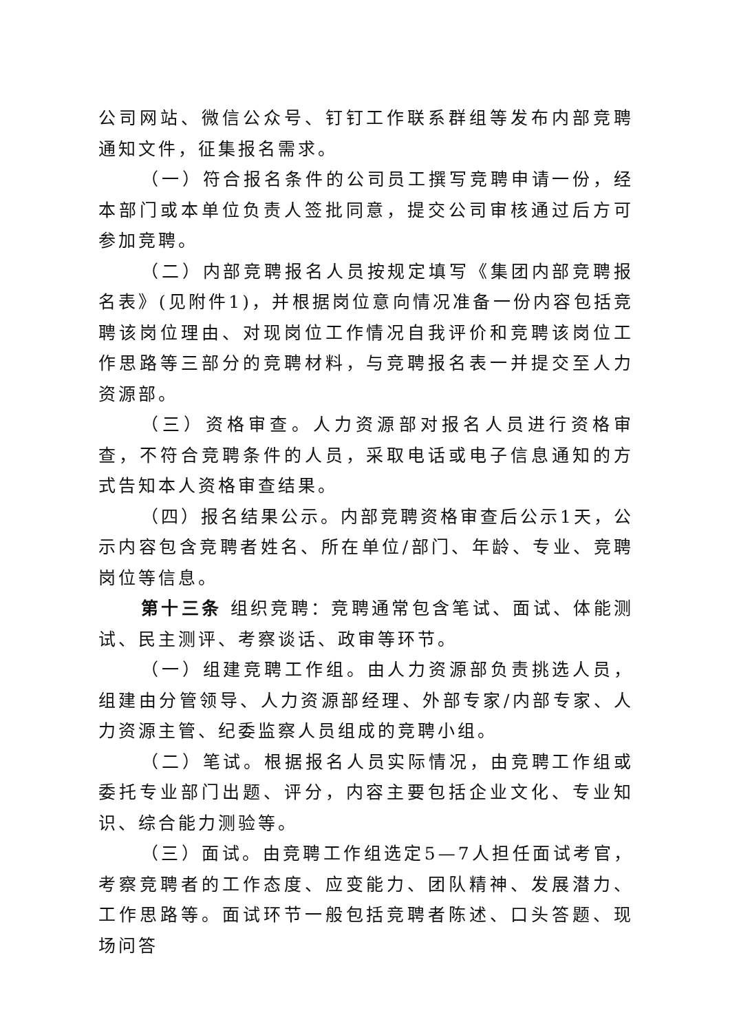公司网站、微信公众号、钉钉工作联系群组等发布内部竞聘通知文件，征集报名需求。
（一）符合报名条件的公司员工撰写竞聘申请一份，经本部门或本单位负责人签批同意，提交公司审核通过后方可参加竞聘。
（二）内部竞聘报名人员按规定填写《集团内部竞聘报名表》(见附件1)，并根据岗位意向情况准备一份内容包括竞聘该岗位理由、对现岗位工作情况自我评价和竞聘该岗位工作思路等三部分的竞聘材料，与竞聘报名表一并提交至人力资源部。
（三）资格审查。人力资源部对报名人员进行资格审查，不符合竞聘条件的人员，采取电话或电子信息通知的方式告知本人资格审查结果。
（四）报名结果公示。内部竞聘资格审查后公示1天，公示内容包含竞聘者姓名、所在单位/部门、年龄、专业、竞聘岗位等信息。
第十三条 组织竞聘：竞聘通常包含笔试、面试、体能测试、民主测评、考察谈话、政审等环节。
（一）组建竞聘工作组。由人力资源部负责挑选人员，组建由分管领导、人力资源部经理、外部专家/内部专家、人力资源主管、纪委监察人员组成的竞聘小组。
（二）笔试。根据报名人员实际情况，由竞聘工作组或委托专业部门出题、评分，内容主要包括企业文化、专业知识、综合能力测验等。
（三）面试。由竞聘工作组选定5—7人担任面试考官，考察竞聘者的工作态度、应变能力、团队精神、发展潜力、工作思路等。面试环节一般包括竞聘者陈述、口头答题、现场问答